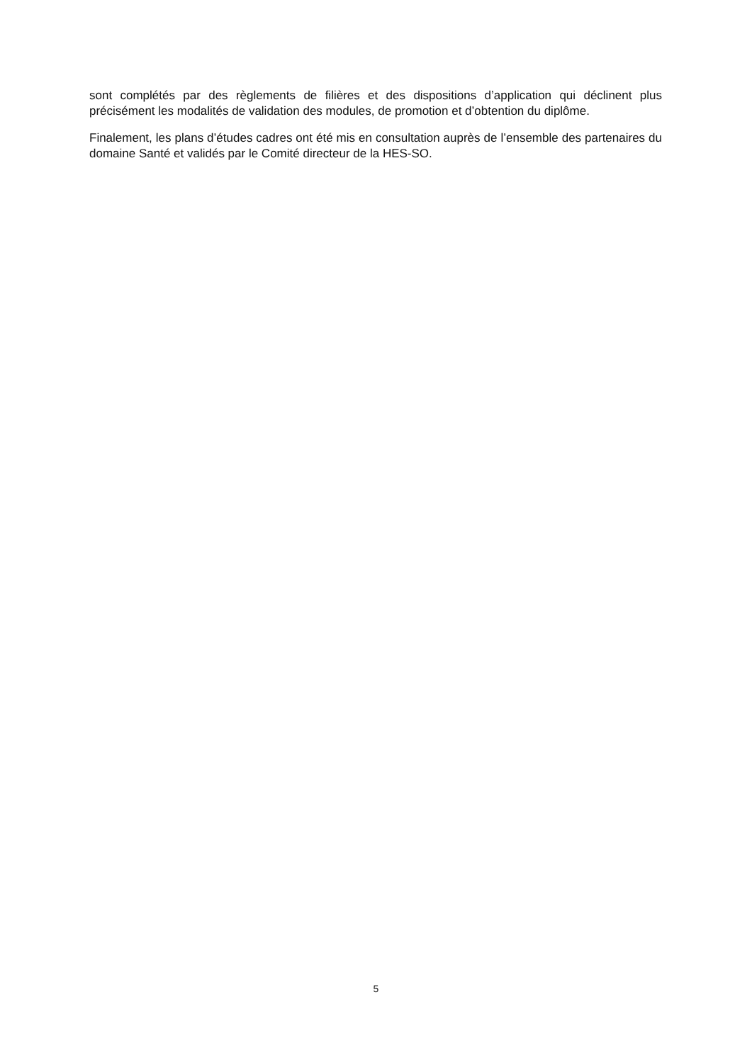sont complétés par des règlements de filières et des dispositions d’application qui déclinent plus précisément les modalités de validation des modules, de promotion et d’obtention du diplôme.
Finalement, les plans d’études cadres ont été mis en consultation auprès de l’ensemble des partenaires du domaine Santé et validés par le Comité directeur de la HES-SO.
5